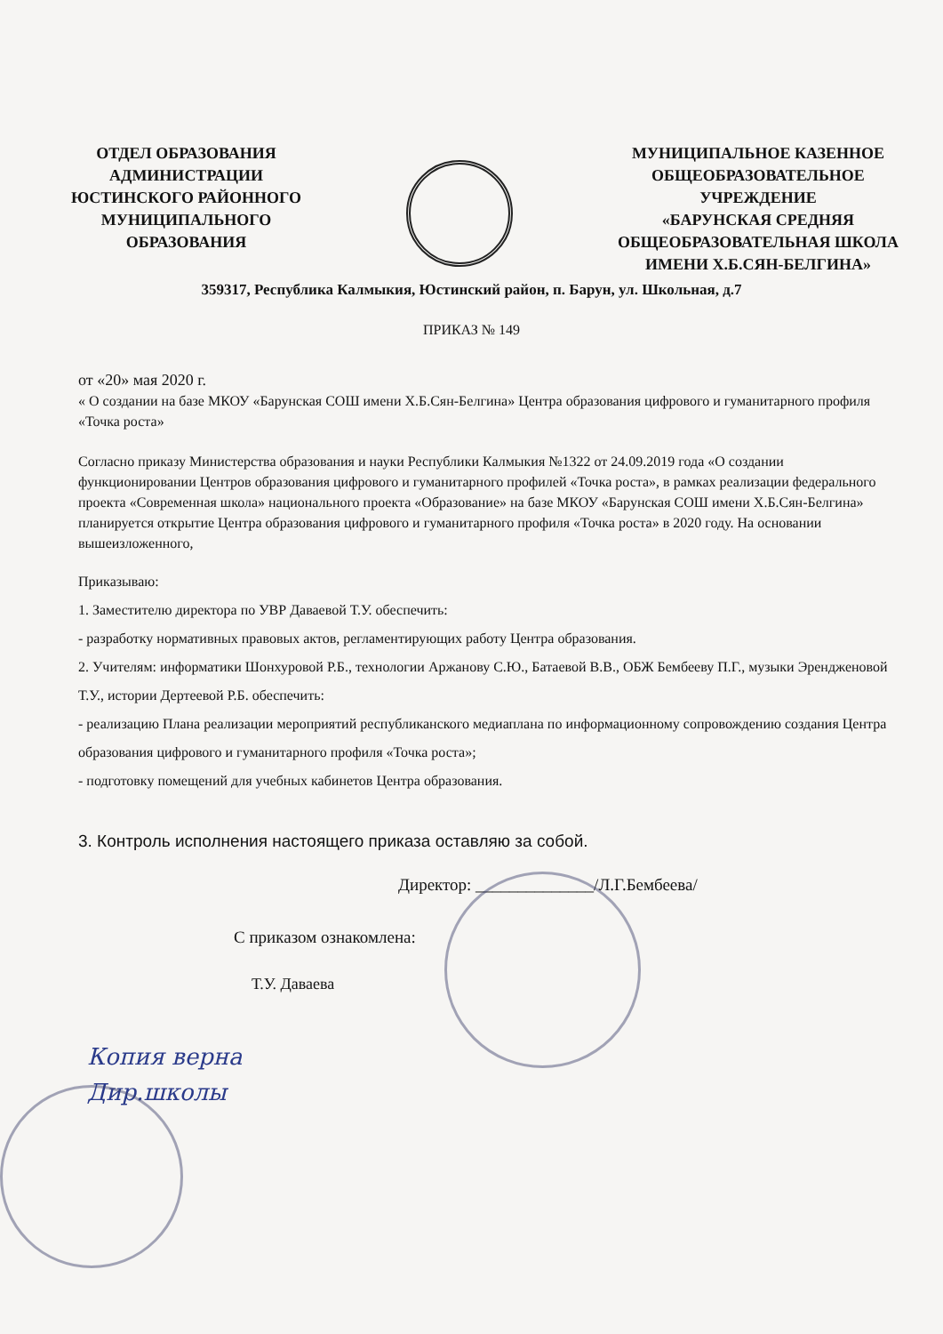ОТДЕЛ ОБРАЗОВАНИЯ
АДМИНИСТРАЦИИ
ЮСТИНСКОГО РАЙОННОГО
МУНИЦИПАЛЬНОГО
ОБРАЗОВАНИЯ
МУНИЦИПАЛЬНОЕ КАЗЕННОЕ
ОБЩЕОБРАЗОВАТЕЛЬНОЕ
УЧРЕЖДЕНИЕ
«БАРУНСКАЯ СРЕДНЯЯ
ОБЩЕОБРАЗОВАТЕЛЬНАЯ ШКОЛА
ИМЕНИ Х.Б.СЯН-БЕЛГИНА»
359317, Республика Калмыкия, Юстинский район, п. Барун, ул. Школьная, д.7
ПРИКАЗ № 149
от «20» мая 2020 г.
« О создании на базе МКОУ «Барунская СОШ имени Х.Б.Сян-Белгина» Центра образования цифрового и гуманитарного профиля «Точка роста»
Согласно приказу Министерства образования и науки Республики Калмыкия №1322 от 24.09.2019 года «О создании функционировании Центров образования цифрового и гуманитарного профилей «Точка роста», в рамках реализации федерального проекта «Современная школа» национального проекта «Образование» на базе МКОУ «Барунская СОШ имени Х.Б.Сян-Белгина» планируется открытие Центра образования цифрового и гуманитарного профиля «Точка роста» в 2020 году. На основании вышеизложенного,
Приказываю:
1. Заместителю директора по УВР Даваевой Т.У. обеспечить:
- разработку нормативных правовых актов, регламентирующих работу Центра образования.
2. Учителям: информатики Шонхуровой Р.Б., технологии Аржанову С.Ю., Батаевой В.В., ОБЖ Бембееву П.Г., музыки Эрендженовой Т.У., истории Дертеевой Р.Б. обеспечить:
- реализацию Плана реализации мероприятий республиканского медиаплана по информационному сопровождению создания Центра образования цифрового и гуманитарного профиля «Точка роста»;
- подготовку помещений для учебных кабинетов Центра образования.
3. Контроль исполнения настоящего приказа оставляю за собой.
Директор: ______________/Л.Г.Бембеева/
С приказом ознакомлена:
Т.У. Даваева
Копия верна
Дир.школы